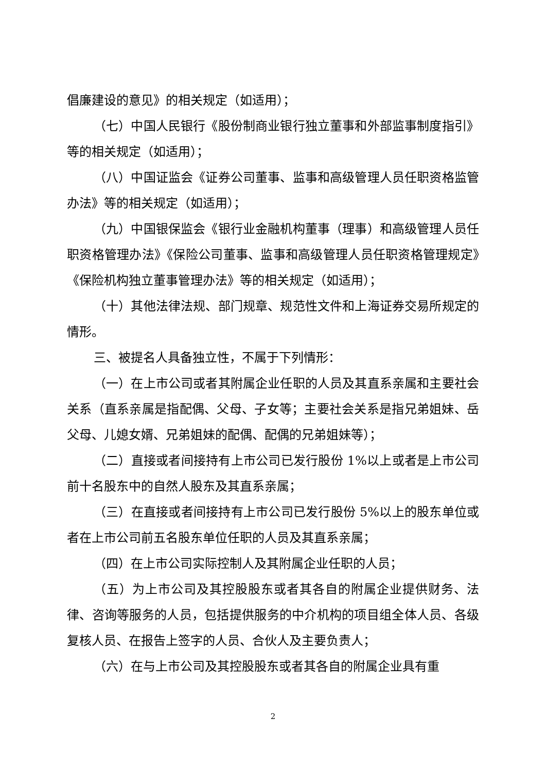倡廉建设的意见》的相关规定（如适用）；
（七）中国人民银行《股份制商业银行独立董事和外部监事制度指引》等的相关规定（如适用）；
（八）中国证监会《证券公司董事、监事和高级管理人员任职资格监管办法》等的相关规定（如适用）；
（九）中国银保监会《银行业金融机构董事（理事）和高级管理人员任职资格管理办法》《保险公司董事、监事和高级管理人员任职资格管理规定》《保险机构独立董事管理办法》等的相关规定（如适用）；
（十）其他法律法规、部门规章、规范性文件和上海证券交易所规定的情形。
三、被提名人具备独立性，不属于下列情形：
（一）在上市公司或者其附属企业任职的人员及其直系亲属和主要社会关系（直系亲属是指配偶、父母、子女等；主要社会关系是指兄弟姐妹、岳父母、儿媳女婿、兄弟姐妹的配偶、配偶的兄弟姐妹等）；
（二）直接或者间接持有上市公司已发行股份 1%以上或者是上市公司前十名股东中的自然人股东及其直系亲属；
（三）在直接或者间接持有上市公司已发行股份 5%以上的股东单位或者在上市公司前五名股东单位任职的人员及其直系亲属；
（四）在上市公司实际控制人及其附属企业任职的人员；
（五）为上市公司及其控股股东或者其各自的附属企业提供财务、法律、咨询等服务的人员，包括提供服务的中介机构的项目组全体人员、各级复核人员、在报告上签字的人员、合伙人及主要负责人；
（六）在与上市公司及其控股股东或者其各自的附属企业具有重
2